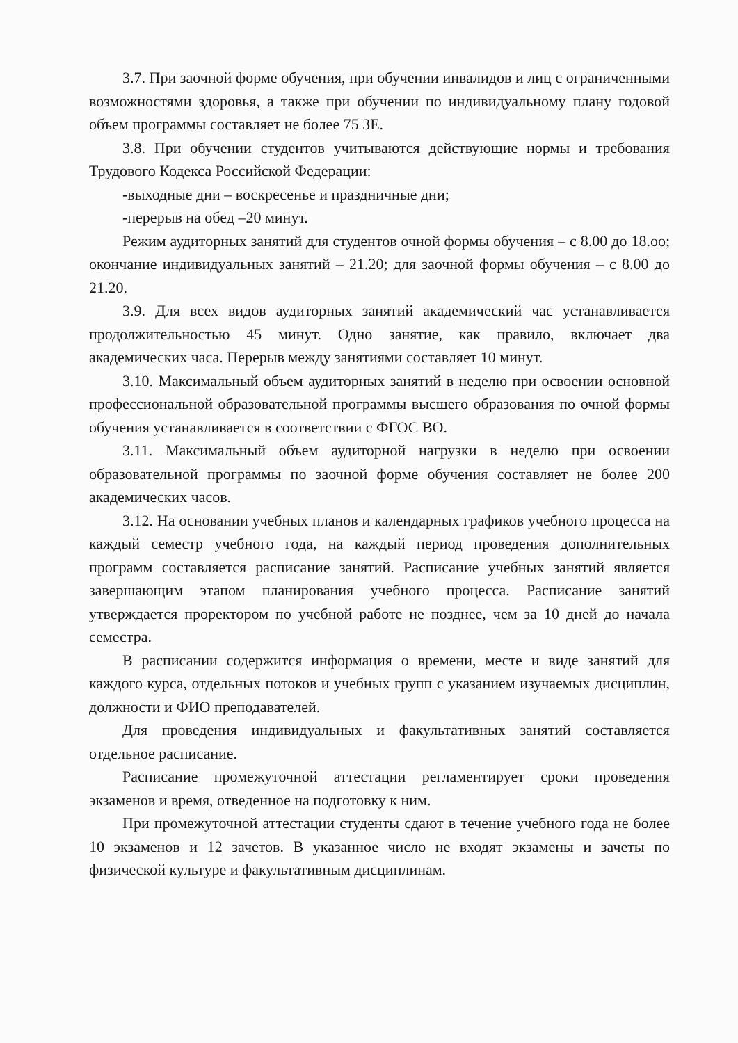3.7. При заочной форме обучения, при обучении инвалидов и лиц с ограниченными возможностями здоровья, а также при обучении по индивидуальному плану годовой объем программы составляет не более 75 ЗЕ.
3.8. При обучении студентов учитываются действующие нормы и требования Трудового Кодекса Российской Федерации:
-выходные дни – воскресенье и праздничные дни;
-перерыв на обед –20 минут.
Режим аудиторных занятий для студентов очной формы обучения – с 8.00 до 18.оо; окончание индивидуальных занятий – 21.20; для заочной формы обучения – с 8.00 до 21.20.
3.9. Для всех видов аудиторных занятий академический час устанавливается продолжительностью 45 минут. Одно занятие, как правило, включает два академических часа. Перерыв между занятиями составляет 10 минут.
3.10. Максимальный объем аудиторных занятий в неделю при освоении основной профессиональной образовательной программы высшего образования по очной формы обучения устанавливается в соответствии с ФГОС ВО.
3.11. Максимальный объем аудиторной нагрузки в неделю при освоении образовательной программы по заочной форме обучения составляет не более 200 академических часов.
3.12. На основании учебных планов и календарных графиков учебного процесса на каждый семестр учебного года, на каждый период проведения дополнительных программ составляется расписание занятий. Расписание учебных занятий является завершающим этапом планирования учебного процесса. Расписание занятий утверждается проректором по учебной работе не позднее, чем за 10 дней до начала семестра.
В расписании содержится информация о времени, месте и виде занятий для каждого курса, отдельных потоков и учебных групп с указанием изучаемых дисциплин, должности и ФИО преподавателей.
Для проведения индивидуальных и факультативных занятий составляется отдельное расписание.
Расписание промежуточной аттестации регламентирует сроки проведения экзаменов и время, отведенное на подготовку к ним.
При промежуточной аттестации студенты сдают в течение учебного года не более 10 экзаменов и 12 зачетов. В указанное число не входят экзамены и зачеты по физической культуре и факультативным дисциплинам.